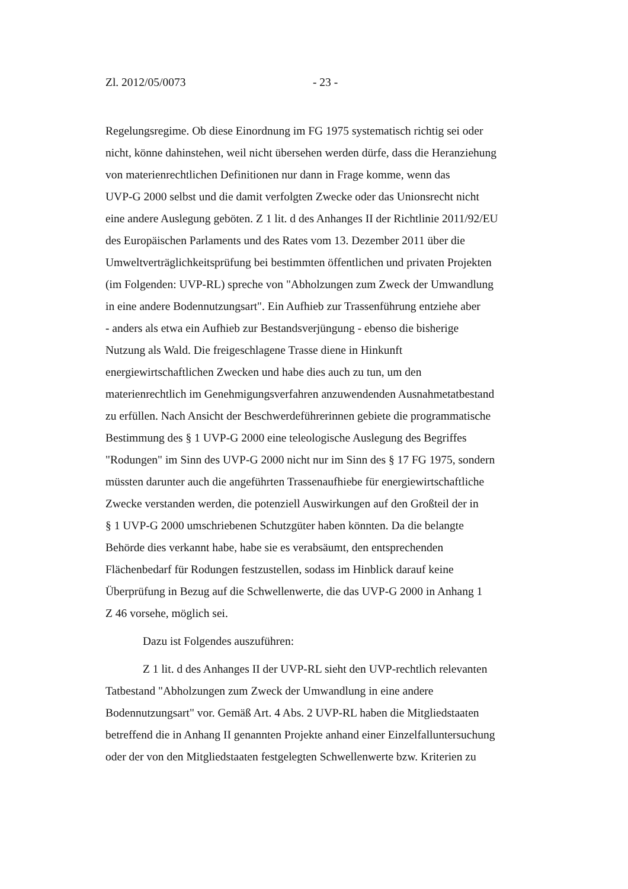Zl. 2012/05/0073 - 23 -
Regelungsregime. Ob diese Einordnung im FG 1975 systematisch richtig sei oder
nicht, könne dahinstehen, weil nicht übersehen werden dürfe, dass die Heranziehung
von materienrechtlichen Definitionen nur dann in Frage komme, wenn das
UVP-G 2000 selbst und die damit verfolgten Zwecke oder das Unionsrecht nicht
eine andere Auslegung geböten. Z 1 lit. d des Anhanges II der Richtlinie 2011/92/EU
des Europäischen Parlaments und des Rates vom 13. Dezember 2011 über die
Umweltverträglichkeitsprüfung bei bestimmten öffentlichen und privaten Projekten
(im Folgenden: UVP-RL) spreche von "Abholzungen zum Zweck der Umwandlung
in eine andere Bodennutzungsart". Ein Aufhieb zur Trassenführung entziehe aber
- anders als etwa ein Aufhieb zur Bestandsverjüngung - ebenso die bisherige
Nutzung als Wald. Die freigeschlagene Trasse diene in Hinkunft
energiewirtschaftlichen Zwecken und habe dies auch zu tun, um den
materienrechtlich im Genehmigungsverfahren anzuwendenden Ausnahmetatbestand
zu erfüllen. Nach Ansicht der Beschwerdeführerinnen gebiete die programmatische
Bestimmung des § 1 UVP-G 2000 eine teleologische Auslegung des Begriffes
"Rodungen" im Sinn des UVP-G 2000 nicht nur im Sinn des § 17 FG 1975, sondern
müssten darunter auch die angeführten Trassenaufhiebe für energiewirtschaftliche
Zwecke verstanden werden, die potenziell Auswirkungen auf den Großteil der in
§ 1 UVP-G 2000 umschriebenen Schutzgüter haben könnten. Da die belangte
Behörde dies verkannt habe, habe sie es verabsäumt, den entsprechenden
Flächenbedarf für Rodungen festzustellen, sodass im Hinblick darauf keine
Überprüfung in Bezug auf die Schwellenwerte, die das UVP-G 2000 in Anhang 1
Z 46 vorsehe, möglich sei.
Dazu ist Folgendes auszuführen:
Z 1 lit. d des Anhanges II der UVP-RL sieht den UVP-rechtlich relevanten
Tatbestand "Abholzungen zum Zweck der Umwandlung in eine andere
Bodennutzungsart" vor. Gemäß Art. 4 Abs. 2 UVP-RL haben die Mitgliedstaaten
betreffend die in Anhang II genannten Projekte anhand einer Einzelfalluntersuchung
oder der von den Mitgliedstaaten festgelegten Schwellenwerte bzw. Kriterien zu